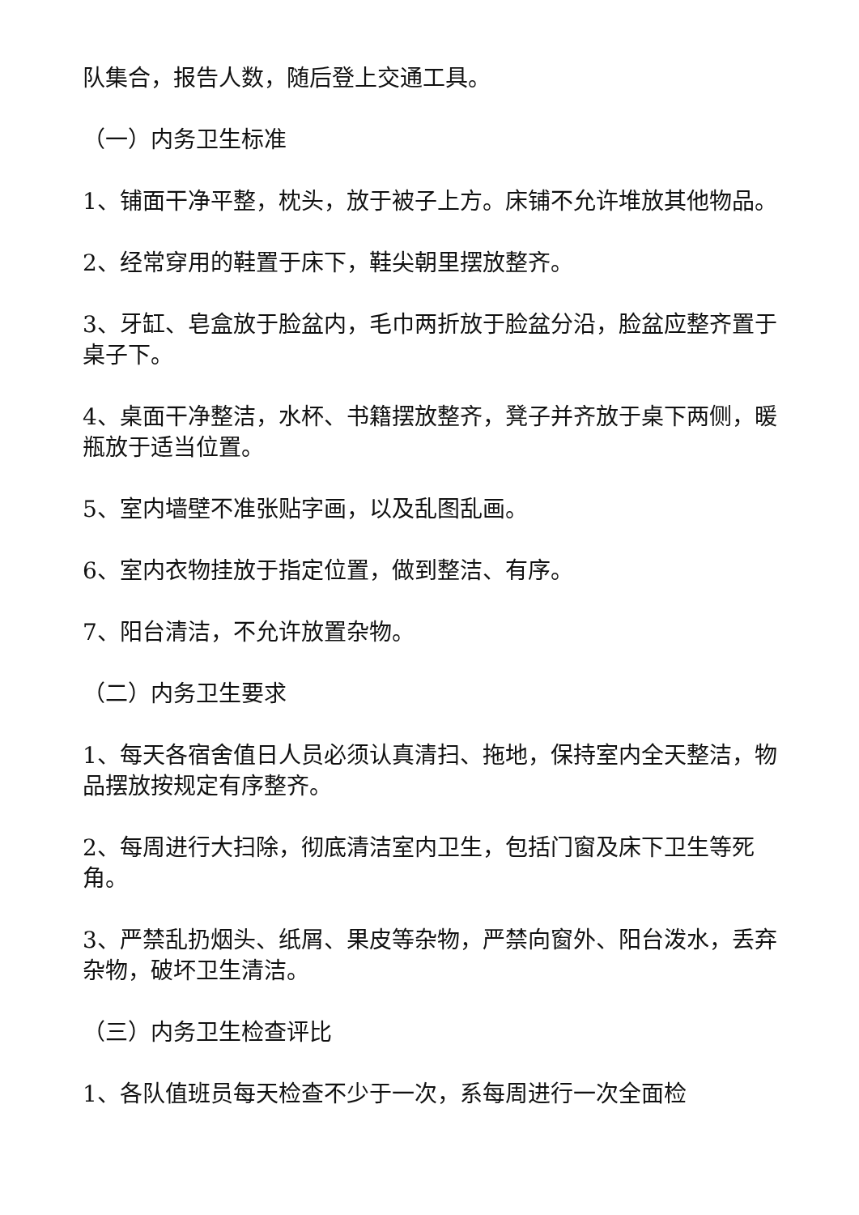队集合，报告人数，随后登上交通工具。
（一）内务卫生标准
1、铺面干净平整，枕头，放于被子上方。床铺不允许堆放其他物品。
2、经常穿用的鞋置于床下，鞋尖朝里摆放整齐。
3、牙缸、皂盒放于脸盆内，毛巾两折放于脸盆分沿，脸盆应整齐置于桌子下。
4、桌面干净整洁，水杯、书籍摆放整齐，凳子并齐放于桌下两侧，暖瓶放于适当位置。
5、室内墙壁不准张贴字画，以及乱图乱画。
6、室内衣物挂放于指定位置，做到整洁、有序。
7、阳台清洁，不允许放置杂物。
（二）内务卫生要求
1、每天各宿舍值日人员必须认真清扫、拖地，保持室内全天整洁，物品摆放按规定有序整齐。
2、每周进行大扫除，彻底清洁室内卫生，包括门窗及床下卫生等死角。
3、严禁乱扔烟头、纸屑、果皮等杂物，严禁向窗外、阳台泼水，丢弃杂物，破坏卫生清洁。
（三）内务卫生检查评比
1、各队值班员每天检查不少于一次，系每周进行一次全面检